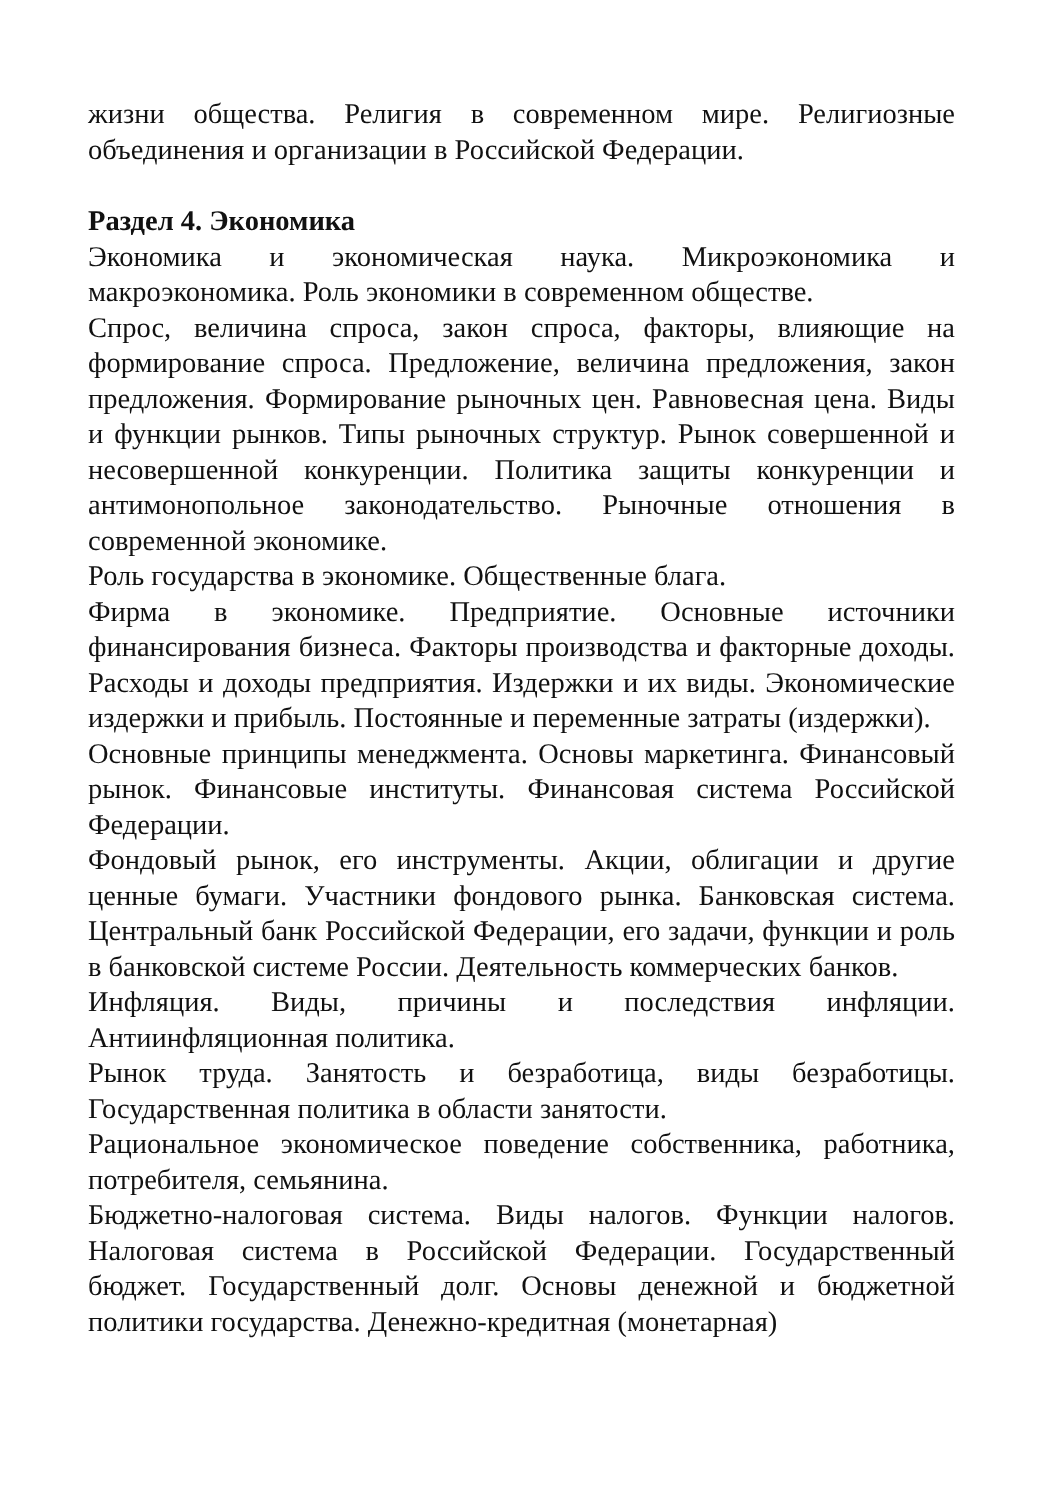жизни общества. Религия в современном мире. Религиозные объединения и организации в Российской Федерации.
Раздел 4. Экономика
Экономика и экономическая наука. Микроэкономика и макроэкономика. Роль экономики в современном обществе.
Спрос, величина спроса, закон спроса, факторы, влияющие на формирование спроса. Предложение, величина предложения, закон предложения. Формирование рыночных цен. Равновесная цена. Виды и функции рынков. Типы рыночных структур. Рынок совершенной и несовершенной конкуренции. Политика защиты конкуренции и антимонопольное законодательство. Рыночные отношения в современной экономике.
Роль государства в экономике. Общественные блага.
Фирма в экономике. Предприятие. Основные источники финансирования бизнеса. Факторы производства и факторные доходы. Расходы и доходы предприятия. Издержки и их виды. Экономические издержки и прибыль. Постоянные и переменные затраты (издержки).
Основные принципы менеджмента. Основы маркетинга. Финансовый рынок. Финансовые институты. Финансовая система Российской Федерации.
Фондовый рынок, его инструменты. Акции, облигации и другие ценные бумаги. Участники фондового рынка. Банковская система. Центральный банк Российской Федерации, его задачи, функции и роль в банковской системе России. Деятельность коммерческих банков.
Инфляция. Виды, причины и последствия инфляции. Антиинфляционная политика.
Рынок труда. Занятость и безработица, виды безработицы. Государственная политика в области занятости.
Рациональное экономическое поведение собственника, работника, потребителя, семьянина.
Бюджетно-налоговая система. Виды налогов. Функции налогов. Налоговая система в Российской Федерации. Государственный бюджет. Государственный долг. Основы денежной и бюджетной политики государства. Денежно-кредитная (монетарная)